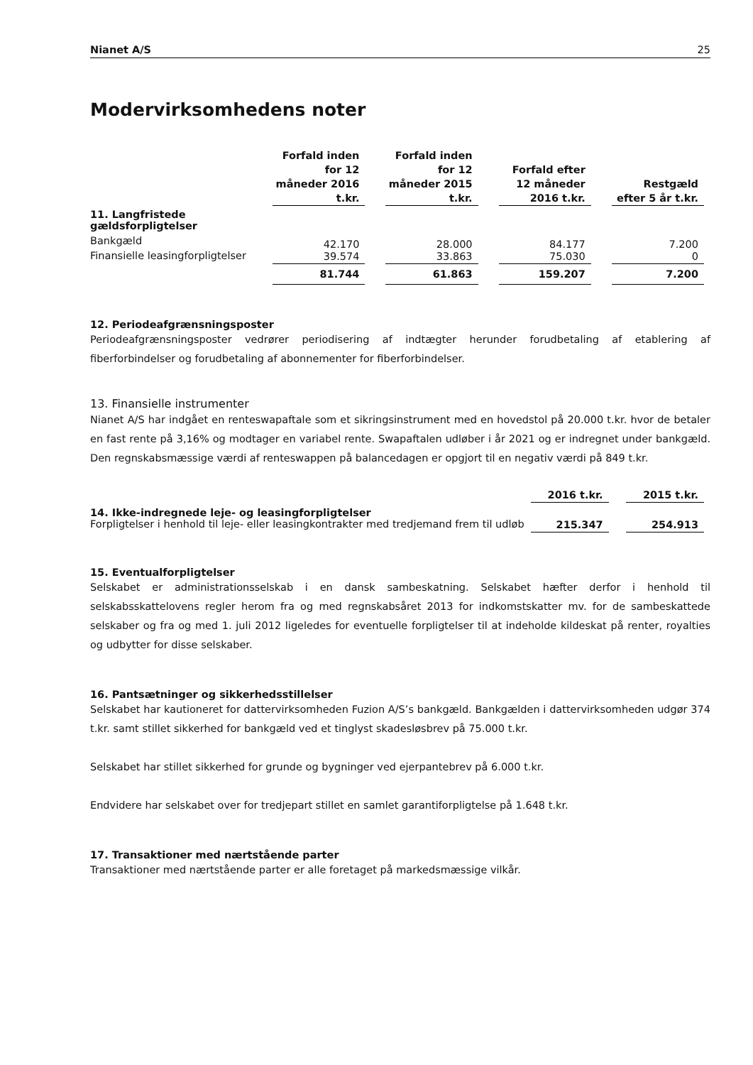Nianet A/S 25
Modervirksomhedens noter
| | Forfald inden for 12 måneder 2016 t.kr. | | Forfald inden for 12 måneder 2015 t.kr. | | Forfald efter 12 måneder 2016 t.kr. | | Restgæld efter 5 år t.kr. |
| 11. Langfristede gældsforpligtelser | | | | | | | |
| Bankgæld | 42.170 | | 28.000 | | 84.177 | | 7.200 |
| Finansielle leasingforpligtelser | 39.574 | | 33.863 | | 75.030 | | 0 |
| | 81.744 | | 61.863 | | 159.207 | | 7.200 |
12. Periodeafgrænsningsposter
Periodeafgrænsningsposter vedrører periodisering af indtægter herunder forudbetaling af etablering af fiberforbindelser og forudbetaling af abonnementer for fiberforbindelser.
13. Finansielle instrumenter
Nianet A/S har indgået en renteswapaftale som et sikringsinstrument med en hovedstol på 20.000 t.kr. hvor de betaler en fast rente på 3,16% og modtager en variabel rente. Swapaftalen udløber i år 2021 og er indregnet under bankgæld. Den regnskabsmæssige værdi af renteswappen på balancedagen er opgjort til en negativ værdi på 849 t.kr.
| | 2016 t.kr. | | 2015 t.kr. |
| 14. Ikke-indregnede leje- og leasingforpligtelser | | | |
| Forpligtelser i henhold til leje- eller leasingkontrakter med tredjemand frem til udløb | 215.347 | | 254.913 |
15. Eventualforpligtelser
Selskabet er administrationsselskab i en dansk sambeskatning. Selskabet hæfter derfor i henhold til selskabsskattelovens regler herom fra og med regnskabsåret 2013 for indkomstskatter mv. for de sambeskattede selskaber og fra og med 1. juli 2012 ligeledes for eventuelle forpligtelser til at indeholde kildeskat på renter, royalties og udbytter for disse selskaber.
16. Pantsætninger og sikkerhedsstillelser
Selskabet har kautioneret for dattervirksomheden Fuzion A/S’s bankgæld. Bankgælden i dattervirksomheden udgør 374 t.kr. samt stillet sikkerhed for bankgæld ved et tinglyst skadesløsbrev på 75.000 t.kr.
Selskabet har stillet sikkerhed for grunde og bygninger ved ejerpantebrev på 6.000 t.kr.
Endvidere har selskabet over for tredjepart stillet en samlet garantiforpligtelse på 1.648 t.kr.
17. Transaktioner med nærtstående parter
Transaktioner med nærtstående parter er alle foretaget på markedsmæssige vilkår.